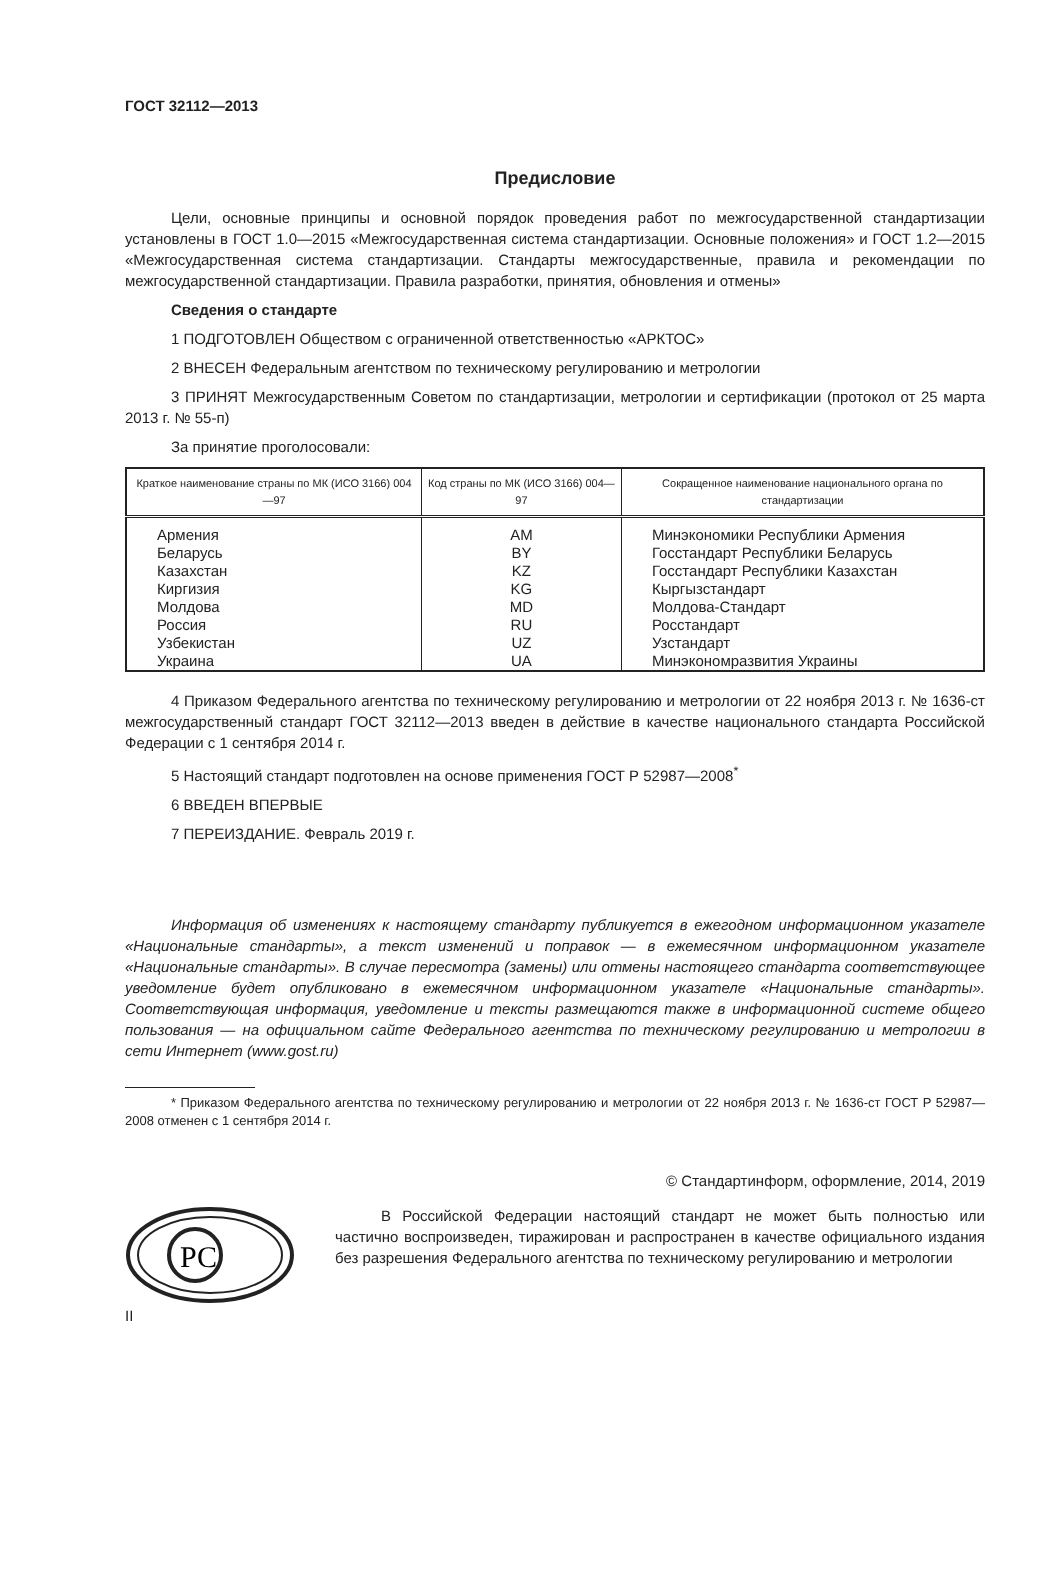ГОСТ 32112—2013
Предисловие
Цели, основные принципы и основной порядок проведения работ по межгосударственной стандартизации установлены в ГОСТ 1.0—2015 «Межгосударственная система стандартизации. Основные положения» и ГОСТ 1.2—2015 «Межгосударственная система стандартизации. Стандарты межгосударственные, правила и рекомендации по межгосударственной стандартизации. Правила разработки, принятия, обновления и отмены»
Сведения о стандарте
1 ПОДГОТОВЛЕН Обществом с ограниченной ответственностью «АРКТОС»
2 ВНЕСЕН Федеральным агентством по техническому регулированию и метрологии
3 ПРИНЯТ Межгосударственным Советом по стандартизации, метрологии и сертификации (протокол от 25 марта 2013 г. № 55-п)
За принятие проголосовали:
| Краткое наименование страны по МК (ИСО 3166) 004—97 | Код страны по МК (ИСО 3166) 004—97 | Сокращенное наименование национального органа по стандартизации |
| --- | --- | --- |
| Армения Беларусь Казахстан Киргизия Молдова Россия Узбекистан Украина | AM BY KZ KG MD RU UZ UA | Минэкономики Республики Армения Госстандарт Республики Беларусь Госстандарт Республики Казахстан Кыргызстандарт Молдова-Стандарт Росстандарт Узстандарт Минэкономразвития Украины |
4 Приказом Федерального агентства по техническому регулированию и метрологии от 22 ноября 2013 г. № 1636-ст межгосударственный стандарт ГОСТ 32112—2013 введен в действие в качестве национального стандарта Российской Федерации с 1 сентября 2014 г.
5 Настоящий стандарт подготовлен на основе применения ГОСТ Р 52987—2008<sup>*</sup>
6 ВВЕДЕН ВПЕРВЫЕ
7 ПЕРЕИЗДАНИЕ. Февраль 2019 г.
Информация об изменениях к настоящему стандарту публикуется в ежегодном информационном указателе «Национальные стандарты», а текст изменений и поправок — в ежемесячном информационном указателе «Национальные стандарты». В случае пересмотра (замены) или отмены настоящего стандарта соответствующее уведомление будет опубликовано в ежемесячном информационном указателе «Национальные стандарты». Соответствующая информация, уведомление и тексты размещаются также в информационной системе общего пользования — на официальном сайте Федерального агентства по техническому регулированию и метрологии в сети Интернет (www.gost.ru)
* Приказом Федерального агентства по техническому регулированию и метрологии от 22 ноября 2013 г. № 1636-ст ГОСТ Р 52987—2008 отменен с 1 сентября 2014 г.
© Стандартинформ, оформление, 2014, 2019
РС
В Российской Федерации настоящий стандарт не может быть полностью или частично воспроизведен, тиражирован и распространен в качестве официального издания без разрешения Федерального агентства по техническому регулированию и метрологии
II